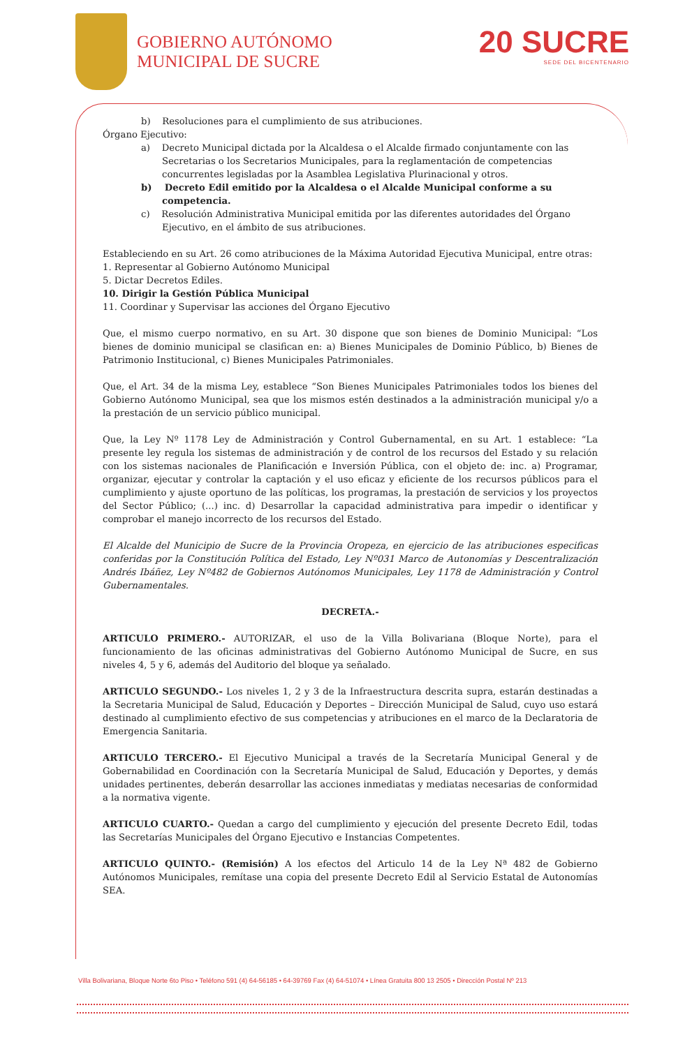GOBIERNO AUTÓNOMO
MUNICIPAL DE SUCRE
20 SUCRE
SEDE DEL BICENTENARIO
b) Resoluciones para el cumplimiento de sus atribuciones.
Órgano Ejecutivo:
a) Decreto Municipal dictada por la Alcaldesa o el Alcalde firmado conjuntamente con las Secretarias o los Secretarios Municipales, para la reglamentación de competencias concurrentes legisladas por la Asamblea Legislativa Plurinacional y otros.
b) Decreto Edil emitido por la Alcaldesa o el Alcalde Municipal conforme a su competencia.
c) Resolución Administrativa Municipal emitida por las diferentes autoridades del Órgano Ejecutivo, en el ámbito de sus atribuciones.
Estableciendo en su Art. 26 como atribuciones de la Máxima Autoridad Ejecutiva Municipal, entre otras:
1. Representar al Gobierno Autónomo Municipal
5. Dictar Decretos Ediles.
10. Dirigir la Gestión Pública Municipal
11. Coordinar y Supervisar las acciones del Órgano Ejecutivo
Que, el mismo cuerpo normativo, en su Art. 30 dispone que son bienes de Dominio Municipal: “Los bienes de dominio municipal se clasifican en: a) Bienes Municipales de Dominio Público, b) Bienes de Patrimonio Institucional, c) Bienes Municipales Patrimoniales.
Que, el Art. 34 de la misma Ley, establece “Son Bienes Municipales Patrimoniales todos los bienes del Gobierno Autónomo Municipal, sea que los mismos estén destinados a la administración municipal y/o a la prestación de un servicio público municipal.
Que, la Ley Nº 1178 Ley de Administración y Control Gubernamental, en su Art. 1 establece: “La presente ley regula los sistemas de administración y de control de los recursos del Estado y su relación con los sistemas nacionales de Planificación e Inversión Pública, con el objeto de: inc. a) Programar, organizar, ejecutar y controlar la captación y el uso eficaz y eficiente de los recursos públicos para el cumplimiento y ajuste oportuno de las políticas, los programas, la prestación de servicios y los proyectos del Sector Público; (...) inc. d) Desarrollar la capacidad administrativa para impedir o identificar y comprobar el manejo incorrecto de los recursos del Estado.
El Alcalde del Municipio de Sucre de la Provincia Oropeza, en ejercicio de las atribuciones especificas conferidas por la Constitución Política del Estado, Ley Nº031 Marco de Autonomías y Descentralización Andrés Ibáñez, Ley Nº482 de Gobiernos Autónomos Municipales, Ley 1178 de Administración y Control Gubernamentales.
DECRETA.-
ARTICULO PRIMERO.- AUTORIZAR, el uso de la Villa Bolivariana (Bloque Norte), para el funcionamiento de las oficinas administrativas del Gobierno Autónomo Municipal de Sucre, en sus niveles 4, 5 y 6, además del Auditorio del bloque ya señalado.
ARTICULO SEGUNDO.- Los niveles 1, 2 y 3 de la Infraestructura descrita supra, estarán destinadas a la Secretaria Municipal de Salud, Educación y Deportes – Dirección Municipal de Salud, cuyo uso estará destinado al cumplimiento efectivo de sus competencias y atribuciones en el marco de la Declaratoria de Emergencia Sanitaria.
ARTICULO TERCERO.- El Ejecutivo Municipal a través de la Secretaría Municipal General y de Gobernabilidad en Coordinación con la Secretaría Municipal de Salud, Educación y Deportes, y demás unidades pertinentes, deberán desarrollar las acciones inmediatas y mediatas necesarias de conformidad a la normativa vigente.
ARTICULO CUARTO.- Quedan a cargo del cumplimiento y ejecución del presente Decreto Edil, todas las Secretarías Municipales del Órgano Ejecutivo e Instancias Competentes.
ARTICULO QUINTO.- (Remisión) A los efectos del Articulo 14 de la Ley Nª 482 de Gobierno Autónomos Municipales, remítase una copia del presente Decreto Edil al Servicio Estatal de Autonomías SEA.
Villa Bolivariana, Bloque Norte 6to Piso • Teléfono 591 (4) 64-56185 • 64-39769 Fax (4) 64-51074 • Línea Gratuita 800 13 2505 • Dirección Postal Nº 213